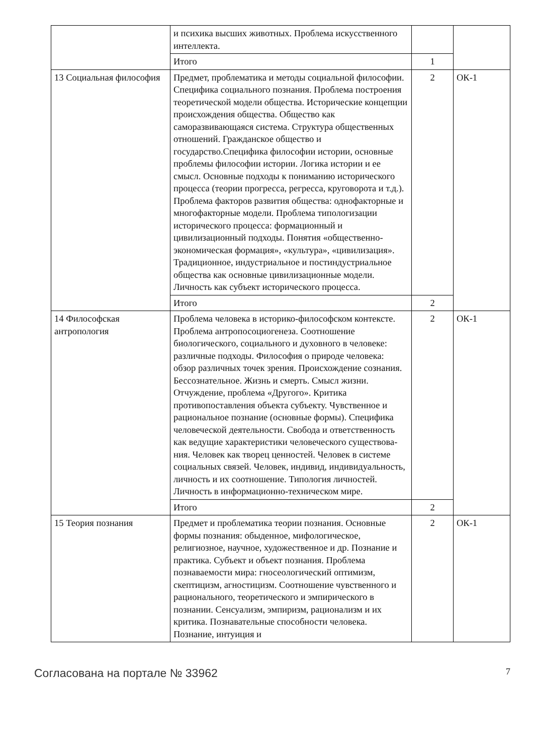| | и психика высших животных. Проблема искус­ственного интеллекта. | | |
| | Итого | 1 | |
| 13 Социальная философия | Предмет, проблематика и методы социальной фи­лософии. Специфика социального познания. Проблема построения теоретической модели об­щества. Исторические концепции происхождения общества. Общество как саморазвивающаяся си­стема. Структура общественных отношений. Гра­жданское общество и государство.Специфика фи­лософии истории, основные проблемы философии истории. Логика истории и ее смысл. Основные подходы к пониманию исторического процесса (теории прогресса, регресса, круговорота и т.д.). Проблема факторов развития общества: однофак­торные и многофакторные модели. Проблема ти­пологизации исторического процесса: формацион­ный и цивилизационный подходы. Понятия «об­щественно-экономическая формация», «культура», «цивилизация». Традиционное, индустриальное и постиндустриальное общества как основные циви­лизационные модели. Личность как субъект исто­рического процесса. | 2 | ОК-1 |
| | Итого | 2 | |
| 14 Философская антропология | Проблема человека в историко-философском контексте. Проблема антропосоциогенеза. Соотно­шение биологического, социального и духовного в человеке: различные подходы. Философия о при­роде человека: обзор различных точек зрения. Происхождение сознания. Бессознательное. Жизнь и смерть. Смысл жизни. Отчуждение, проблема «Другого». Критика противопоставления объекта субъекту. Чувственное и рациональное познание (основные формы). Специфика человеческой дея­тельности. Свобода и ответственность как веду­щие характеристики человеческого существова­ния. Человек как творец ценностей. Человек в си­стеме социальных связей. Человек, индивид, инди­видуальность, личность и их соотношение. Типо­логия личностей. Личность в информационно-тех­ническом мире. | 2 | ОК-1 |
| | Итого | 2 | |
| 15 Теория познания | Предмет и проблематика теории познания. Основ­ные формы познания: обыденное, мифологиче­ское, религиозное, научное, художественное и др. Познание и практика. Субъект и объект познания. Проблема познаваемости мира: гносеологический оптимизм, скептицизм, агностицизм. Соотноше­ние чувственного и рационального, теоретическо­го и эмпирического в познании. Сенсуализм, эмпи­ризм, рационализм и их критика. Познавательные способности человека. Познание, интуиция и | 2 | ОК-1 |
Согласована на портале № 33962 7